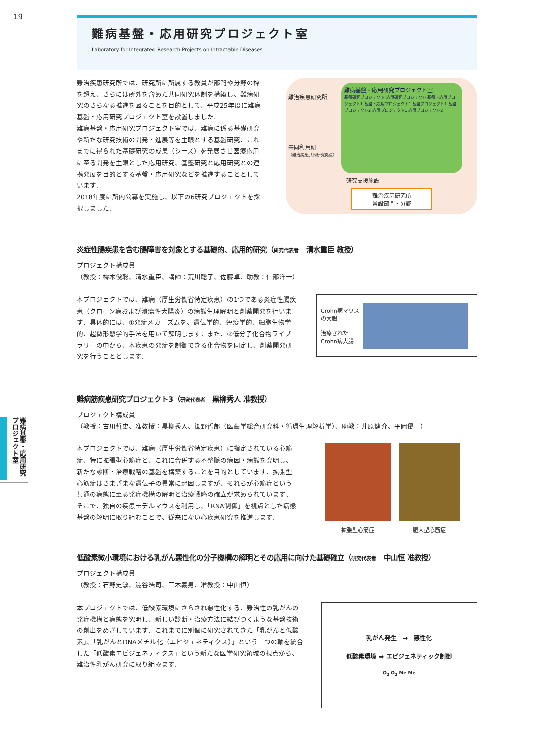19
難病基盤・応用研究プロジェクト室
難病基盤・応用研究プロジェクト室
Laboratory for Integrated Research Projects on Intractable Diseases
難治疾患研究所では、研究所に所属する教員が部門や分野の枠を超え、さらには所外を含めた共同研究体制を構築し、難病研究のさらなる推進を図ることを目的として、平成25年度に難病基盤・応用研究プロジェクト室を設置しました.
難病基盤・応用研究プロジェクト室では、難病に係る基礎研究や新たな研究技術の開発・進展等を主眼とする基盤研究、これまでに得られた基礎研究の成果（シーズ）を発展させ医療応用に至る開発を主眼とした応用研究、基盤研究と応用研究との連携発展を目的とする基盤・応用研究などを推進することとしています.
2018年度に所内公募を実施し、以下の6研究プロジェクトを採択しました.
難病基盤・応用研究プロジェクト室
基盤研究プロジェクト 応用研究プロジェクト 基盤・応用プロジェクト1 基盤・応用プロジェクト1 基盤プロジェクト1 基盤プロジェクト2 応用プロジェクト1 応用プロジェクト2
難治疾患研究所
共同利用研
（難治疾患共同研究拠点）
研究支援施設
難治疾患研究所
常設部門・分野
炎症性腸疾患を含む腸障害を対象とする基礎的、応用的研究（研究代表者　清水重臣 教授）
プロジェクト構成員
（教授：樗木俊聡、清水重臣、講師：荒川聡子、佐藤卓、助教：仁部洋一）
本プロジェクトでは、難病（厚生労働省特定疾患）の1つである炎症性腸疾患（クローン病および潰瘍性大腸炎）の病態生理解明と創薬開発を行います．具体的には、①発症メカニズムを、遺伝学的、免疫学的、細胞生物学的、超微形態学的手法を用いて解明します．また、②低分子化合物ライブラリーの中から、本疾患の発症を制御できる化合物を同定し、創薬開発研究を行うこととします.
Crohn病マウス
の大腸
治療された
Crohn病大腸
難病筋疾患研究プロジェクト3（研究代表者　黒柳秀人 准教授）
プロジェクト構成員
（教授：古川哲史、准教授：黒柳秀人、笹野哲郎（医歯学総合研究科・循環生理解析学）、助教：井原健介、平岡優一）
本プロジェクトでは、難病（厚生労働省特定疾患）に指定されている心筋症、特に拡張型心筋症と、これに合併する不整脈の病因・病態を究明し、新たな診断・治療戦略の基盤を構築することを目的としています．拡張型心筋症はさまざまな遺伝子の異常に起因しますが、それらが心筋症という共通の病態に至る発症機構の解明と治療戦略の確立が求められています．そこで、独自の疾患モデルマウスを利用し、「RNA制御」を視点とした病態基盤の解明に取り組むことで、従来にない心疾患研究を推進します.
拡張型心筋症 肥大型心筋症
低酸素微小環境における乳がん悪性化の分子機構の解明とその応用に向けた基礎確立（研究代表者　中山恒 准教授）
プロジェクト構成員
（教授：石野史敏、澁谷浩司、三木義男、准教授：中山恒）
本プロジェクトでは、低酸素環境にさらされ悪性化する、難治性の乳がんの発症機構と病態を究明し、新しい診断・治療方法に結びつくような基盤技術の創出をめざしています．これまでに別個に研究されてきた「乳がんと低酸素」、「乳がんとDNAメチル化（エピジェネティクス）」という二つの軸を統合した「低酸素エピジェネティクス」という新たな医学研究領域の視点から、難治性乳がん研究に取り組みます.
乳がん発生　→　悪性化
低酸素環境 ➡ エピジェネティック制御
O<sub>2</sub> O<sub>2</sub> Me Me